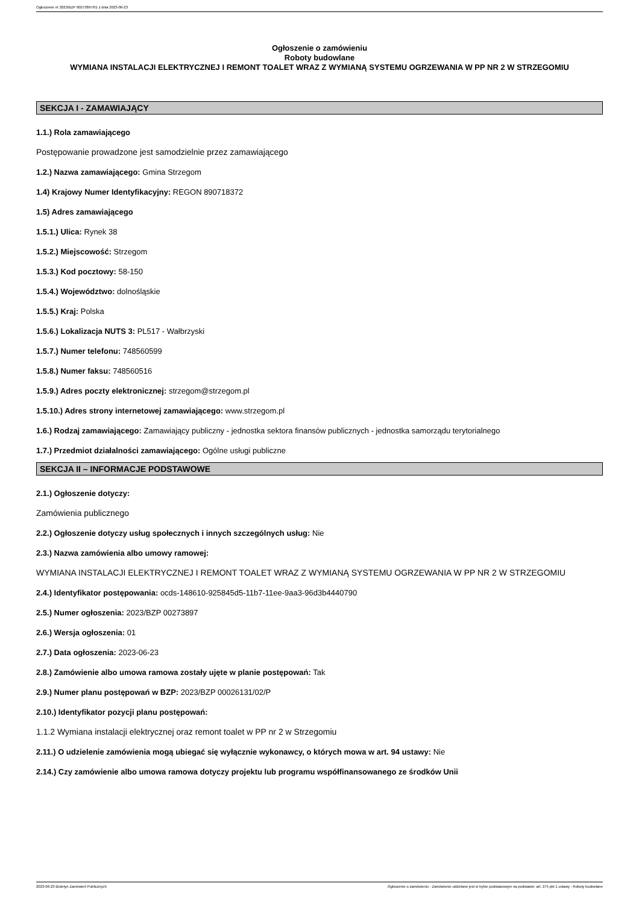Ogłoszenie nr 2023/BZP 00273897/01 z dnia 2023-06-23
Ogłoszenie o zamówieniu
Roboty budowlane
WYMIANA INSTALACJI ELEKTRYCZNEJ I REMONT TOALET WRAZ Z WYMIANĄ SYSTEMU OGRZEWANIA W PP NR 2 W STRZEGOMIU
SEKCJA I - ZAMAWIAJĄCY
1.1.) Rola zamawiającego
Postępowanie prowadzone jest samodzielnie przez zamawiającego
1.2.) Nazwa zamawiającego: Gmina Strzegom
1.4) Krajowy Numer Identyfikacyjny: REGON 890718372
1.5) Adres zamawiającego
1.5.1.) Ulica: Rynek 38
1.5.2.) Miejscowość: Strzegom
1.5.3.) Kod pocztowy: 58-150
1.5.4.) Województwo: dolnośląskie
1.5.5.) Kraj: Polska
1.5.6.) Lokalizacja NUTS 3: PL517 - Wałbrzyski
1.5.7.) Numer telefonu: 748560599
1.5.8.) Numer faksu: 748560516
1.5.9.) Adres poczty elektronicznej: strzegom@strzegom.pl
1.5.10.) Adres strony internetowej zamawiającego: www.strzegom.pl
1.6.) Rodzaj zamawiającego: Zamawiający publiczny - jednostka sektora finansów publicznych - jednostka samorządu terytorialnego
1.7.) Przedmiot działalności zamawiającego: Ogólne usługi publiczne
SEKCJA II – INFORMACJE PODSTAWOWE
2.1.) Ogłoszenie dotyczy:
Zamówienia publicznego
2.2.) Ogłoszenie dotyczy usług społecznych i innych szczególnych usług: Nie
2.3.) Nazwa zamówienia albo umowy ramowej:
WYMIANA INSTALACJI ELEKTRYCZNEJ I REMONT TOALET WRAZ Z WYMIANĄ SYSTEMU OGRZEWANIA W PP NR 2 W STRZEGOMIU
2.4.) Identyfikator postępowania: ocds-148610-925845d5-11b7-11ee-9aa3-96d3b4440790
2.5.) Numer ogłoszenia: 2023/BZP 00273897
2.6.) Wersja ogłoszenia: 01
2.7.) Data ogłoszenia: 2023-06-23
2.8.) Zamówienie albo umowa ramowa zostały ujęte w planie postępowań: Tak
2.9.) Numer planu postępowań w BZP: 2023/BZP 00026131/02/P
2.10.) Identyfikator pozycji planu postępowań:
1.1.2 Wymiana instalacji elektrycznej oraz remont toalet w PP nr 2 w Strzegomiu
2.11.) O udzielenie zamówienia mogą ubiegać się wyłącznie wykonawcy, o których mowa w art. 94 ustawy: Nie
2.14.) Czy zamówienie albo umowa ramowa dotyczy projektu lub programu współfinansowanego ze środków Unii
2023-06-23 Biuletyn Zamówień Publicznych Ogłoszenie o zamówieniu - Zamówienie udzielane jest w trybie podstawowym na podstawie: art. 275 pkt 1 ustawy - Roboty budowlane